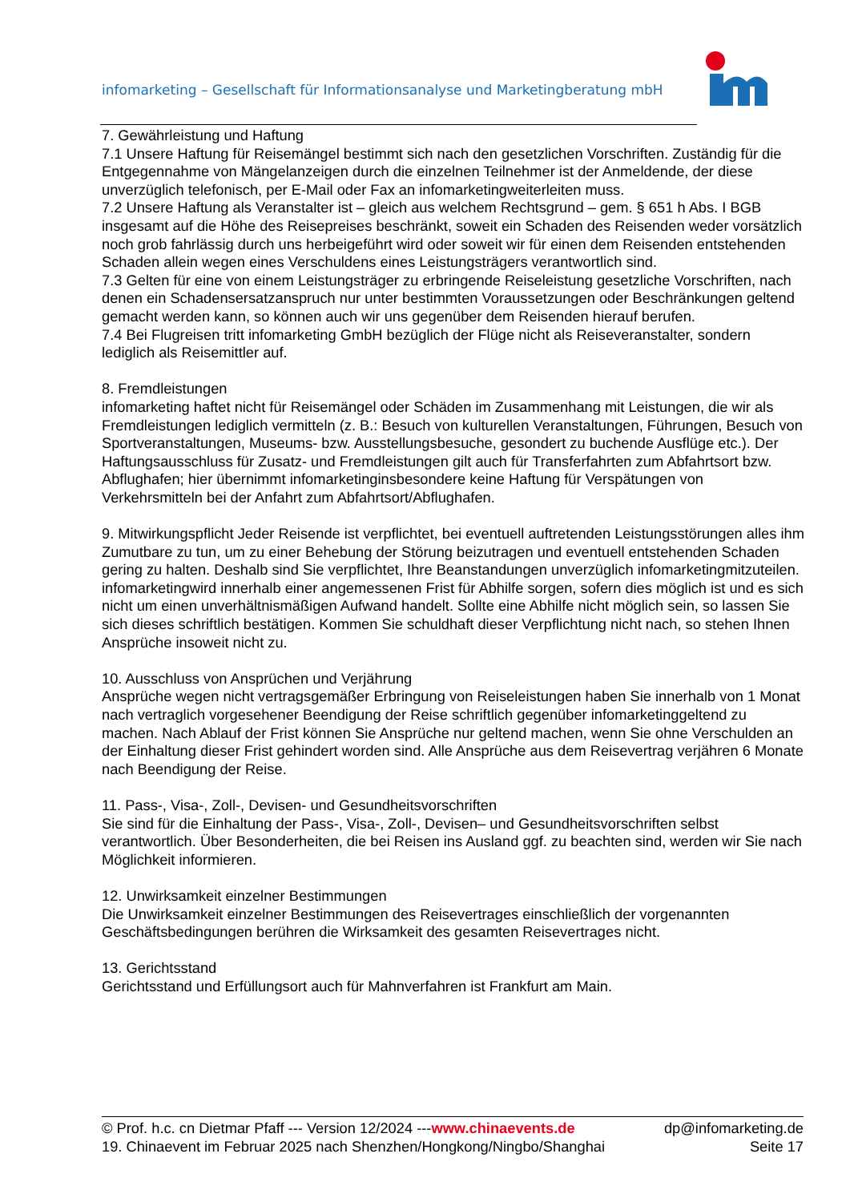infomarketing – Gesellschaft für Informationsanalyse und Marketingberatung mbH
7. Gewährleistung und Haftung
7.1 Unsere Haftung für Reisemängel bestimmt sich nach den gesetzlichen Vorschriften. Zuständig für die Entgegennahme von Mängelanzeigen durch die einzelnen Teilnehmer ist der Anmeldende, der diese unverzüglich telefonisch, per E-Mail oder Fax an infomarketingweiterleiten muss.
7.2 Unsere Haftung als Veranstalter ist – gleich aus welchem Rechtsgrund – gem. § 651 h Abs. I BGB insgesamt auf die Höhe des Reisepreises beschränkt, soweit ein Schaden des Reisenden weder vorsätzlich noch grob fahrlässig durch uns herbeigeführt wird oder soweit wir für einen dem Reisenden entstehenden Schaden allein wegen eines Verschuldens eines Leistungsträgers verantwortlich sind.
7.3 Gelten für eine von einem Leistungsträger zu erbringende Reiseleistung gesetzliche Vorschriften, nach denen ein Schadensersatzanspruch nur unter bestimmten Voraussetzungen oder Beschränkungen geltend gemacht werden kann, so können auch wir uns gegenüber dem Reisenden hierauf berufen.
7.4 Bei Flugreisen tritt infomarketing GmbH bezüglich der Flüge nicht als Reiseveranstalter, sondern lediglich als Reisemittler auf.
8. Fremdleistungen
infomarketing haftet nicht für Reisemängel oder Schäden im Zusammenhang mit Leistungen, die wir als Fremdleistungen lediglich vermitteln (z. B.: Besuch von kulturellen Veranstaltungen, Führungen, Besuch von Sportveranstaltungen, Museums- bzw. Ausstellungsbesuche, gesondert zu buchende Ausflüge etc.). Der Haftungsausschluss für Zusatz- und Fremdleistungen gilt auch für Transferfahrten zum Abfahrtsort bzw. Abflughafen; hier übernimmt infomarketinginsbesondere keine Haftung für Verspätungen von Verkehrsmitteln bei der Anfahrt zum Abfahrtsort/Abflughafen.
9. Mitwirkungspflicht Jeder Reisende ist verpflichtet, bei eventuell auftretenden Leistungsstörungen alles ihm Zumutbare zu tun, um zu einer Behebung der Störung beizutragen und eventuell entstehenden Schaden gering zu halten. Deshalb sind Sie verpflichtet, Ihre Beanstandungen unverzüglich infomarketingmitzuteilen. infomarketingwird innerhalb einer angemessenen Frist für Abhilfe sorgen, sofern dies möglich ist und es sich nicht um einen unverhältnismäßigen Aufwand handelt. Sollte eine Abhilfe nicht möglich sein, so lassen Sie sich dieses schriftlich bestätigen. Kommen Sie schuldhaft dieser Verpflichtung nicht nach, so stehen Ihnen Ansprüche insoweit nicht zu.
10. Ausschluss von Ansprüchen und Verjährung
Ansprüche wegen nicht vertragsgemäßer Erbringung von Reiseleistungen haben Sie innerhalb von 1 Monat nach vertraglich vorgesehener Beendigung der Reise schriftlich gegenüber infomarketinggeltend zu machen. Nach Ablauf der Frist können Sie Ansprüche nur geltend machen, wenn Sie ohne Verschulden an der Einhaltung dieser Frist gehindert worden sind. Alle Ansprüche aus dem Reisevertrag verjähren 6 Monate nach Beendigung der Reise.
11. Pass-, Visa-, Zoll-, Devisen- und Gesundheitsvorschriften
Sie sind für die Einhaltung der Pass-, Visa-, Zoll-, Devisen– und Gesundheitsvorschriften selbst verantwortlich. Über Besonderheiten, die bei Reisen ins Ausland ggf. zu beachten sind, werden wir Sie nach Möglichkeit informieren.
12. Unwirksamkeit einzelner Bestimmungen
Die Unwirksamkeit einzelner Bestimmungen des Reisevertrages einschließlich der vorgenannten Geschäftsbedingungen berühren die Wirksamkeit des gesamten Reisevertrages nicht.
13. Gerichtsstand
Gerichtsstand und Erfüllungsort auch für Mahnverfahren ist Frankfurt am Main.
© Prof. h.c. cn Dietmar Pfaff --- Version 12/2024 ---www.chinaevents.de dp@infomarketing.de
19. Chinaevent im Februar 2025 nach Shenzhen/Hongkong/Ningbo/Shanghai Seite 17